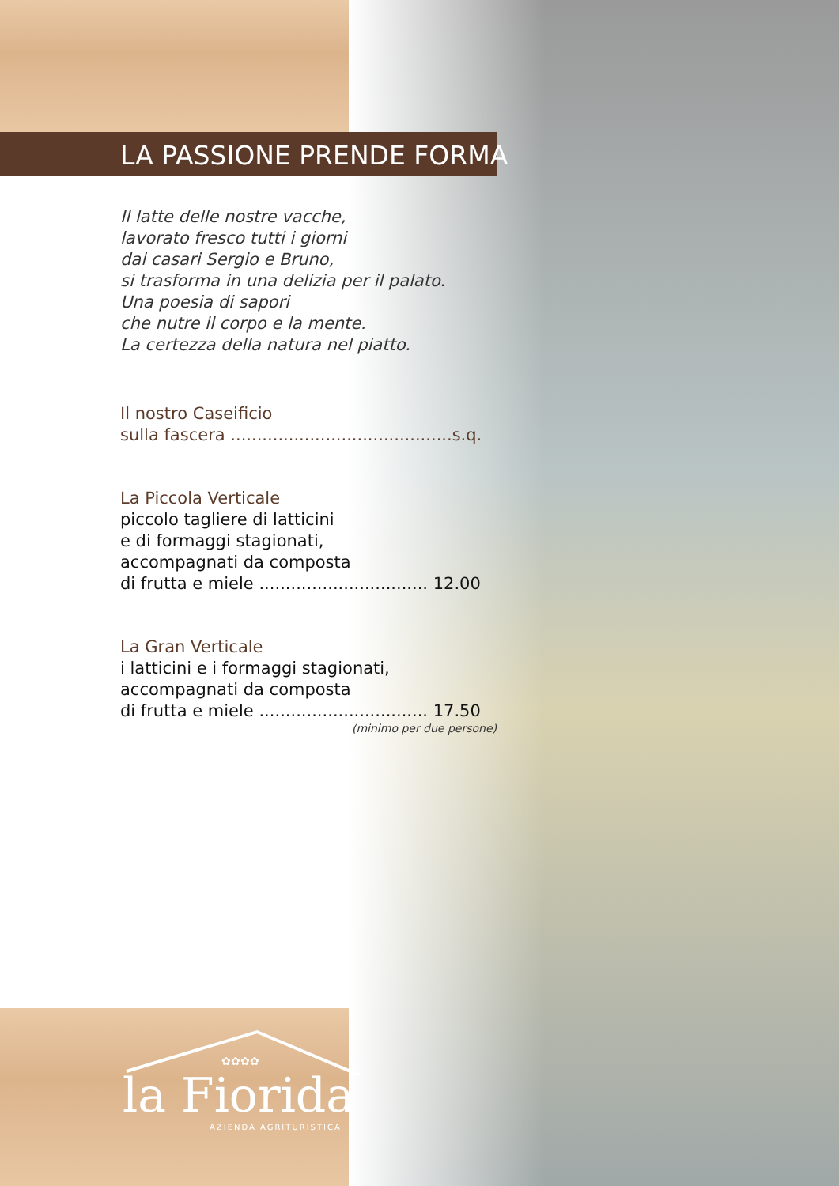LA PASSIONE PRENDE FORMA
Il latte delle nostre vacche,
lavorato fresco tutti i giorni
dai casari Sergio e Bruno,
si trasforma in una delizia per il palato.
Una poesia di sapori
che nutre il corpo e la mente.
La certezza della natura nel piatto.
Il nostro Caseificio
sulla fascera ..........................................s.q.
La Piccola Verticale
piccolo tagliere di latticini
e di formaggi stagionati,
accompagnati da composta
di frutta e miele ................................ 12.00
La Gran Verticale
i latticini e i formaggi stagionati,
accompagnati da composta
di frutta e miele ................................ 17.50
(minimo per due persone)
✿✿✿✿
la Fiorida
AZIENDA AGRITURISTICA